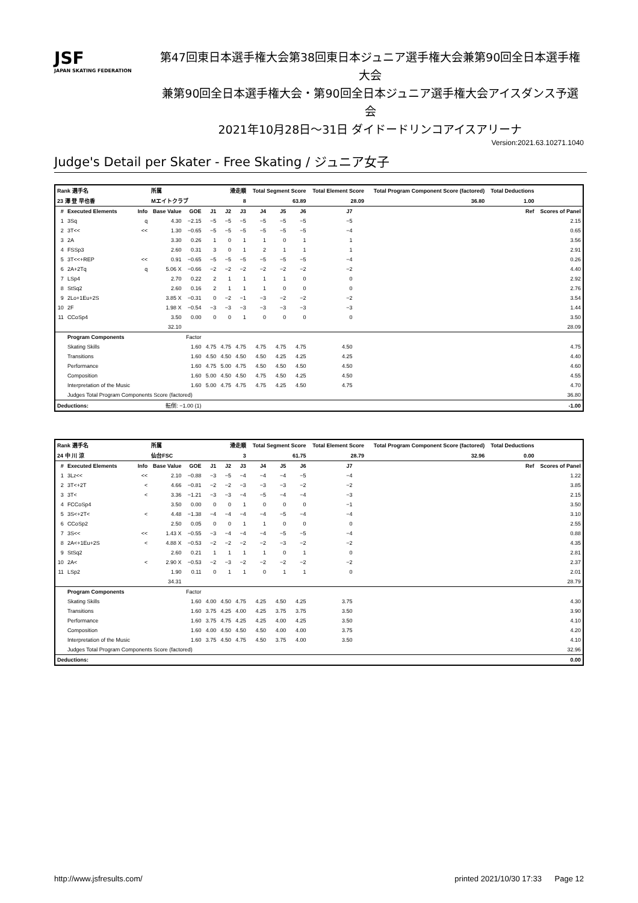JSF
JAPAN SKATING FEDERATION
第47回東日本選手権大会第38回東日本ジュニア選手権大会兼第90回全日本選手権大会
兼第90回全日本選手権大会・第90回全日本ジュニア選手権大会アイスダンス予選会
2021年10月28日～31日 ダイドードリンコアイスアリーナ
Version:2021.63.10271.1040
Judge's Detail per Skater - Free Skating / ジュニア女子
| Rank 選手名 | | | 所属 | | 滑走順 | | | Total Segment Score | | | Total Element Score | | Total Program Component Score (factored) | | Total Deductions | |
| --- | --- | --- | --- | --- | --- | --- | --- | --- | --- | --- | --- | --- | --- | --- | --- | --- |
| 23 澤 登 早也香 | | | Mエイトクラブ | | 8 | | | 63.89 | | | 28.09 | | 36.80 | | 1.00 | |
| # | Executed Elements | Info | Base Value | GOE | J1 | J2 | J3 | J4 | J5 | J6 | J7 | | | | Ref | Scores of Panel |
| 1 | 3Sq | q | 4.30 | −2.15 | −5 | −5 | −5 | −5 | −5 | −5 | −5 | | | | | 2.15 |
| 2 | 3T<< | << | 1.30 | −0.65 | −5 | −5 | −5 | −5 | −5 | −5 | −4 | | | | | 0.65 |
| 3 | 2A | | 3.30 | 0.26 | 1 | 0 | 1 | 1 | 0 | 1 | 1 | | | | | 3.56 |
| 4 | FSSp3 | | 2.60 | 0.31 | 3 | 0 | 1 | 2 | 1 | 1 | 1 | | | | | 2.91 |
| 5 | 3T<<+REP | << | 0.91 | −0.65 | −5 | −5 | −5 | −5 | −5 | −5 | −4 | | | | | 0.26 |
| 6 | 2A+2Tq | q | 5.06 X | −0.66 | −2 | −2 | −2 | −2 | −2 | −2 | −2 | | | | | 4.40 |
| 7 | LSp4 | | 2.70 | 0.22 | 2 | 1 | 1 | 1 | 1 | 0 | 0 | | | | | 2.92 |
| 8 | StSq2 | | 2.60 | 0.16 | 2 | 1 | 1 | 1 | 0 | 0 | 0 | | | | | 2.76 |
| 9 | 2Lo+1Eu+2S | | 3.85 X | −0.31 | 0 | −2 | −1 | −3 | −2 | −2 | −2 | | | | | 3.54 |
| 10 | 2F | | 1.98 X | −0.54 | −3 | −3 | −3 | −3 | −3 | −3 | −3 | | | | | 1.44 |
| 11 | CCoSp4 | | 3.50 | 0.00 | 0 | 0 | 1 | 0 | 0 | 0 | 0 | | | | | 3.50 |
| | | | 32.10 | | | | | | | | | | | | | 28.09 |
| | Program Components | | | Factor | | | | | | | | | | | | |
| | Skating Skills | | | 1.60 | 4.75 | 4.75 | 4.75 | 4.75 | 4.75 | 4.75 | 4.50 | | | | | 4.75 |
| | Transitions | | | 1.60 | 4.50 | 4.50 | 4.50 | 4.50 | 4.25 | 4.25 | 4.25 | | | | | 4.40 |
| | Performance | | | 1.60 | 4.75 | 5.00 | 4.75 | 4.50 | 4.50 | 4.50 | 4.50 | | | | | 4.60 |
| | Composition | | | 1.60 | 5.00 | 4.50 | 4.50 | 4.75 | 4.50 | 4.25 | 4.50 | | | | | 4.55 |
| | Interpretation of the Music | | | 1.60 | 5.00 | 4.75 | 4.75 | 4.75 | 4.25 | 4.50 | 4.75 | | | | | 4.70 |
| | Judges Total Program Components Score (factored) | | | | | | | | | | | | | | | 36.80 |
| Deductions: | | 転倒: −1.00 (1) | | | | | | | | | | | | | | -1.00 |
| Rank 選手名 | | | 所属 | | 滑走順 | | | Total Segment Score | | | Total Element Score | | Total Program Component Score (factored) | | Total Deductions | |
| --- | --- | --- | --- | --- | --- | --- | --- | --- | --- | --- | --- | --- | --- | --- | --- | --- |
| 24 中 川 涼 | | | 仙台FSC | | 3 | | | 61.75 | | | 28.79 | | 32.96 | | 0.00 | |
| # | Executed Elements | Info | Base Value | GOE | J1 | J2 | J3 | J4 | J5 | J6 | J7 | | | | Ref | Scores of Panel |
| 1 | 3Lz<< | << | 2.10 | −0.88 | −3 | −5 | −4 | −4 | −4 | −5 | −4 | | | | | 1.22 |
| 2 | 3T<+2T | < | 4.66 | −0.81 | −2 | −2 | −3 | −3 | −3 | −2 | −2 | | | | | 3.85 |
| 3 | 3T< | < | 3.36 | −1.21 | −3 | −3 | −4 | −5 | −4 | −4 | −3 | | | | | 2.15 |
| 4 | FCCoSp4 | | 3.50 | 0.00 | 0 | 0 | 1 | 0 | 0 | 0 | −1 | | | | | 3.50 |
| 5 | 3S<+2T< | < | 4.48 | −1.38 | −4 | −4 | −4 | −4 | −5 | −4 | −4 | | | | | 3.10 |
| 6 | CCoSp2 | | 2.50 | 0.05 | 0 | 0 | 1 | 1 | 0 | 0 | 0 | | | | | 2.55 |
| 7 | 3S<< | << | 1.43 X | −0.55 | −3 | −4 | −4 | −4 | −5 | −5 | −4 | | | | | 0.88 |
| 8 | 2A<+1Eu+2S | < | 4.88 X | −0.53 | −2 | −2 | −2 | −2 | −3 | −2 | −2 | | | | | 4.35 |
| 9 | StSq2 | | 2.60 | 0.21 | 1 | 1 | 1 | 1 | 0 | 1 | 0 | | | | | 2.81 |
| 10 | 2A< | < | 2.90 X | −0.53 | −2 | −3 | −2 | −2 | −2 | −2 | −2 | | | | | 2.37 |
| 11 | LSp2 | | 1.90 | 0.11 | 0 | 1 | 1 | 0 | 1 | 1 | 0 | | | | | 2.01 |
| | | | 34.31 | | | | | | | | | | | | | 28.79 |
| | Program Components | | | Factor | | | | | | | | | | | | |
| | Skating Skills | | | 1.60 | 4.00 | 4.50 | 4.75 | 4.25 | 4.50 | 4.25 | 3.75 | | | | | 4.30 |
| | Transitions | | | 1.60 | 3.75 | 4.25 | 4.00 | 4.25 | 3.75 | 3.75 | 3.50 | | | | | 3.90 |
| | Performance | | | 1.60 | 3.75 | 4.75 | 4.25 | 4.25 | 4.00 | 4.25 | 3.50 | | | | | 4.10 |
| | Composition | | | 1.60 | 4.00 | 4.50 | 4.50 | 4.50 | 4.00 | 4.00 | 3.75 | | | | | 4.20 |
| | Interpretation of the Music | | | 1.60 | 3.75 | 4.50 | 4.75 | 4.50 | 3.75 | 4.00 | 3.50 | | | | | 4.10 |
| | Judges Total Program Components Score (factored) | | | | | | | | | | | | | | | 32.96 |
| Deductions: | | | | | | | | | | | | | | | | 0.00 |
http://www.jsfresults.com/ printed 2021/10/30 17:33 Page 12